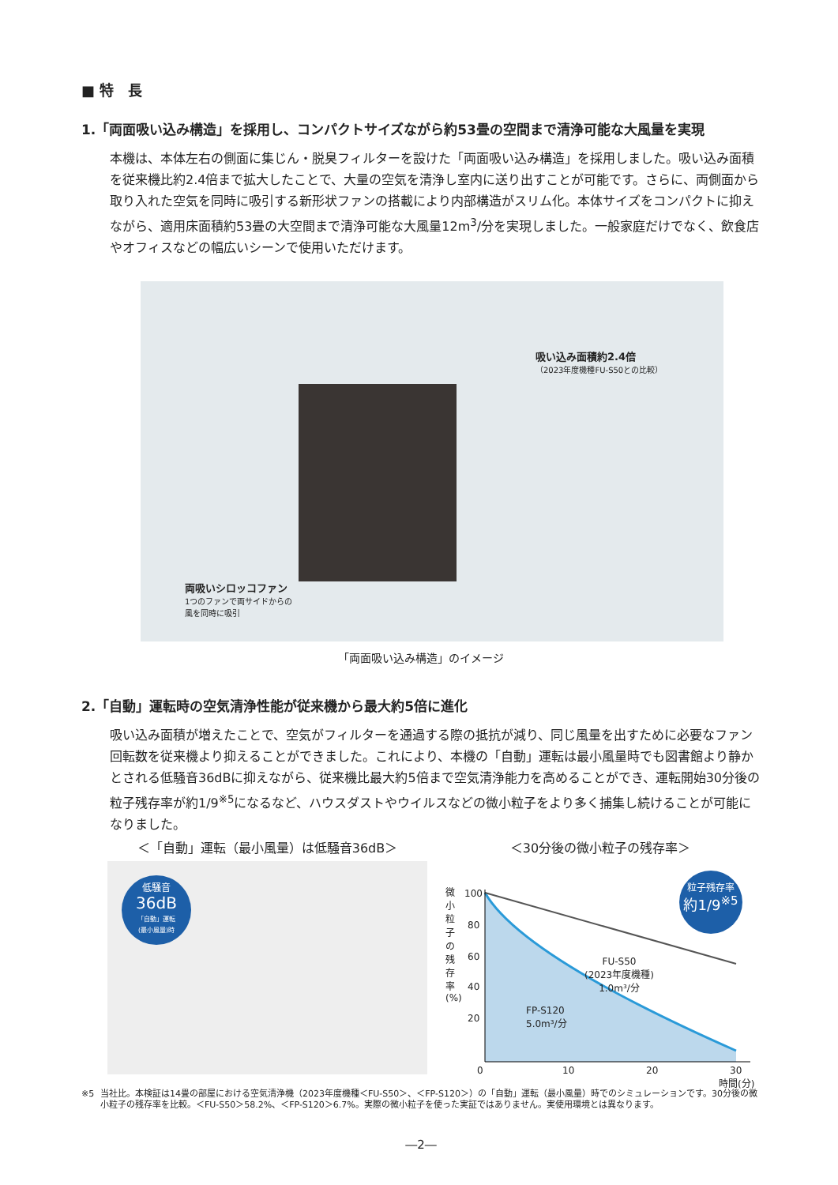■ 特　長
1.「両面吸い込み構造」を採用し、コンパクトサイズながら約53畳の空間まで清浄可能な大風量を実現
本機は、本体左右の側面に集じん・脱臭フィルターを設けた「両面吸い込み構造」を採用しました。吸い込み面積を従来機比約2.4倍まで拡大したことで、大量の空気を清浄し室内に送り出すことが可能です。さらに、両側面から取り入れた空気を同時に吸引する新形状ファンの搭載により内部構造がスリム化。本体サイズをコンパクトに抑えながら、適用床面積約53畳の大空間まで清浄可能な大風量12m<sup>3</sup>/分を実現しました。一般家庭だけでなく、飲食店やオフィスなどの幅広いシーンで使用いただけます。
吸い込み面積約2.4倍
（2023年度機種FU-S50との比較）
両吸いシロッコファン
1つのファンで両サイドからの
風を同時に吸引
「両面吸い込み構造」のイメージ
2.「自動」運転時の空気清浄性能が従来機から最大約5倍に進化
吸い込み面積が増えたことで、空気がフィルターを通過する際の抵抗が減り、同じ風量を出すために必要なファン回転数を従来機より抑えることができました。これにより、本機の「自動」運転は最小風量時でも図書館より静かとされる低騒音36dBに抑えながら、従来機比最大約5倍まで空気清浄能力を高めることができ、運転開始30分後の粒子残存率が約1/9<sup>※5</sup>になるなど、ハウスダストやウイルスなどの微小粒子をより多く捕集し続けることが可能になりました。
＜「自動」運転（最小風量）は低騒音36dB＞ ＜30分後の微小粒子の残存率＞
低騒音
36dB
「自動」運転
(最小風量)時
微小粒子の残存率(%)
100
80
60
40
20
0 10 20 30
時間(分)
粒子残存率
約1/9<sup>※5</sup>
FU-S50
(2023年度機種)
1.0m³/分
FP-S120
5.0m³/分
※5 当社比。本検証は14畳の部屋における空気清浄機（2023年度機種＜FU-S50＞、＜FP-S120＞）の「自動」運転（最小風量）時でのシミュレーションです。30分後の微小粒子の残存率を比較。＜FU-S50＞58.2%、＜FP-S120＞6.7%。実際の微小粒子を使った実証ではありません。実使用環境とは異なります。
―2―